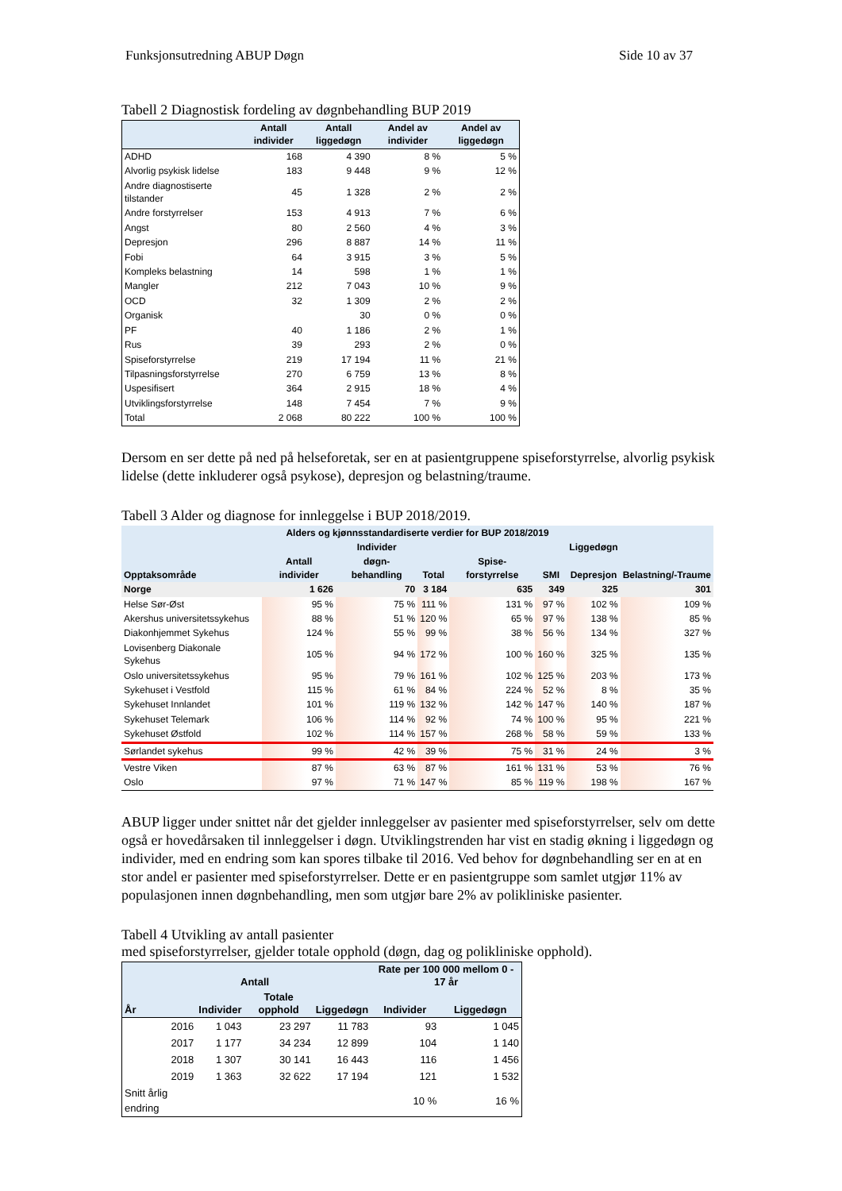Funksjonsutredning ABUP Døgn Side 10 av 37
Tabell 2 Diagnostisk fordeling av døgnbehandling BUP 2019
| | Antall individer | Antall liggedøgn | Andel av individer | Andel av liggedøgn |
| --- | --- | --- | --- | --- |
| ADHD | 168 | 4 390 | 8 % | 5 % |
| Alvorlig psykisk lidelse | 183 | 9 448 | 9 % | 12 % |
| Andre diagnostiserte tilstander | 45 | 1 328 | 2 % | 2 % |
| Andre forstyrrelser | 153 | 4 913 | 7 % | 6 % |
| Angst | 80 | 2 560 | 4 % | 3 % |
| Depresjon | 296 | 8 887 | 14 % | 11 % |
| Fobi | 64 | 3 915 | 3 % | 5 % |
| Kompleks belastning | 14 | 598 | 1 % | 1 % |
| Mangler | 212 | 7 043 | 10 % | 9 % |
| OCD | 32 | 1 309 | 2 % | 2 % |
| Organisk | | 30 | 0 % | 0 % |
| PF | 40 | 1 186 | 2 % | 1 % |
| Rus | 39 | 293 | 2 % | 0 % |
| Spiseforstyrrelse | 219 | 17 194 | 11 % | 21 % |
| Tilpasningsforstyrrelse | 270 | 6 759 | 13 % | 8 % |
| Uspesifisert | 364 | 2 915 | 18 % | 4 % |
| Utviklingsforstyrrelse | 148 | 7 454 | 7 % | 9 % |
| Total | 2 068 | 80 222 | 100 % | 100 % |
Dersom en ser dette på ned på helseforetak, ser en at pasientgruppene spiseforstyrrelse, alvorlig psykisk lidelse (dette inkluderer også psykose), depresjon og belastning/traume.
Tabell 3 Alder og diagnose for innleggelse i BUP 2018/2019.
| Alders og kjønnsstandardiserte verdier for BUP 2018/2019 | | | | | | | |
| --- | --- | --- | --- | --- | --- | --- | --- |
| | | Individer | | | | Liggedøgn | |
| Opptaksområde | Antall individer | døgn-behandling | Total | Spise-forstyrrelse | SMI | Depresjon | Belastning/-Traume |
| Norge | 1 626 | 70 | 3 184 | 635 | 349 | 325 | 301 |
| Helse Sør-Øst | 95 % | 75 % | 111 % | 131 % | 97 % | 102 % | 109 % |
| Akershus universitetssykehus | 88 % | 51 % | 120 % | 65 % | 97 % | 138 % | 85 % |
| Diakonhjemmet Sykehus | 124 % | 55 % | 99 % | 38 % | 56 % | 134 % | 327 % |
| Lovisenberg Diakonale Sykehus | 105 % | 94 % | 172 % | 100 % | 160 % | 325 % | 135 % |
| Oslo universitetssykehus | 95 % | 79 % | 161 % | 102 % | 125 % | 203 % | 173 % |
| Sykehuset i Vestfold | 115 % | 61 % | 84 % | 224 % | 52 % | 8 % | 35 % |
| Sykehuset Innlandet | 101 % | 119 % | 132 % | 142 % | 147 % | 140 % | 187 % |
| Sykehuset Telemark | 106 % | 114 % | 92 % | 74 % | 100 % | 95 % | 221 % |
| Sykehuset Østfold | 102 % | 114 % | 157 % | 268 % | 58 % | 59 % | 133 % |
| Sørlandet sykehus | 99 % | 42 % | 39 % | 75 % | 31 % | 24 % | 3 % |
| Vestre Viken | 87 % | 63 % | 87 % | 161 % | 131 % | 53 % | 76 % |
| Oslo | 97 % | 71 % | 147 % | 85 % | 119 % | 198 % | 167 % |
ABUP ligger under snittet når det gjelder innleggelser av pasienter med spiseforstyrrelser, selv om dette også er hovedårsaken til innleggelser i døgn. Utviklingstrenden har vist en stadig økning i liggedøgn og individer, med en endring som kan spores tilbake til 2016. Ved behov for døgnbehandling ser en at en stor andel er pasienter med spiseforstyrrelser. Dette er en pasientgruppe som samlet utgjør 11% av populasjonen innen døgnbehandling, men som utgjør bare 2% av polikliniske pasienter.
Tabell 4 Utvikling av antall pasienter
med spiseforstyrrelser, gjelder totale opphold (døgn, dag og polikliniske opphold).
| | | Antall | | | Rate per 100 000 mellom 0 - 17 år | |
| --- | --- | --- | --- | --- | --- | --- |
| År | | Individer | Totale opphold | Liggedøgn | Individer | Liggedøgn |
| | 2016 | 1 043 | 23 297 | 11 783 | 93 | 1 045 |
| | 2017 | 1 177 | 34 234 | 12 899 | 104 | 1 140 |
| | 2018 | 1 307 | 30 141 | 16 443 | 116 | 1 456 |
| | 2019 | 1 363 | 32 622 | 17 194 | 121 | 1 532 |
| Snitt årlig endring | | | | | 10 % | 16 % |